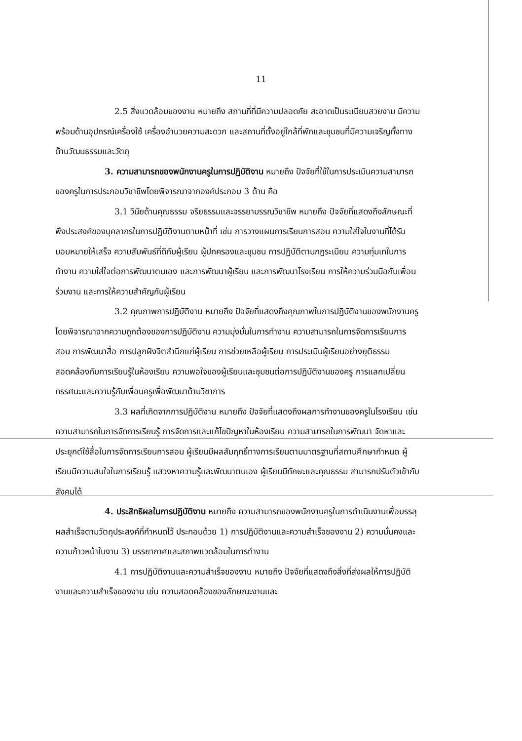11
2.5 สิ่งแวดล้อมของงาน หมายถึง สถานที่ที่มีความปลอดภัย สะอาดเป็นระเบียบสวยงาม มีความพร้อมด้านอุปกรณ์เครื่องใช้ เครื่องอำนวยความสะดวก และสถานที่ตั้งอยู่ใกล้ที่พักและชุมชนที่มีความเจริญทั้งทางด้านวัฒนธรรมและวัตถุ
3. ความสามารถของพนักงานครูในการปฏิบัติงาน หมายถึง ปัจจัยที่ใช้ในการประเมินความสามารถของครูในการประกอบวิชาชีพโดยพิจารณาจากองค์ประกอบ 3 ด้าน คือ
3.1 วินัยด้านคุณธรรม จริยธรรมและจรรยาบรรณวิชาชีพ หมายถึง ปัจจัยที่แสดงถึงลักษณะที่พึงประสงค์ของบุคลากรในการปฏิบัติงานตามหน้าที่ เช่น การวางแผนการเรียนการสอน ความใส่ใจในงานที่ได้รับมอบหมายให้เสร็จ ความสัมพันธ์ที่ดีกับผู้เรียน ผู้ปกครองและชุมชน การปฏิบัติตามกฎระเบียบ ความทุ่มเทในการทำงาน ความใส่ใจต่อการพัฒนาตนเอง และการพัฒนาผู้เรียน และการพัฒนาโรงเรียน การให้ความร่วมมือกับเพื่อนร่วมงาน และการให้ความสำคัญกับผู้เรียน
3.2 คุณภาพการปฏิบัติงาน หมายถึง ปัจจัยที่แสดงถึงคุณภาพในการปฏิบัติงานของพนักงานครู โดยพิจารณาจากความถูกต้องของการปฏิบัติงาน ความมุ่งมั่นในการทำงาน ความสามารถในการจัดการเรียนการสอน การพัฒนาสื่อ การปลูกฝังจิตสำนึกแก่ผู้เรียน การช่วยเหลือผู้เรียน การประเมินผู้เรียนอย่างยุติธรรม สอดคล้องกับการเรียนรู้ในห้องเรียน ความพอใจของผู้เรียนและชุมชนต่อการปฏิบัติงานของครู การแลกเปลี่ยนทรรศนะและความรู้กับเพื่อนครูเพื่อพัฒนาด้านวิชาการ
3.3 ผลที่เกิดจากการปฏิบัติงาน หมายถึง ปัจจัยที่แสดงถึงผลการทำงานของครูในโรงเรียน เช่น ความสามารถในการจัดการเรียนรู้ การจัดการและแก้ไขปัญหาในห้องเรียน ความสามารถในการพัฒนา จัดหาและประยุกต์ใช้สื่อในการจัดการเรียนการสอน ผู้เรียนมีผลสัมฤทธิ์ทางการเรียนตามมาตรฐานที่สถานศึกษากำหนด ผู้เรียนมีความสนใจในการเรียนรู้ แสวงหาความรู้และพัฒนาตนเอง ผู้เรียนมีทักษะและคุณธรรม สามารถปรับตัวเข้ากับสังคมได้
4. ประสิทธิผลในการปฏิบัติงาน หมายถึง ความสามารถของพนักงานครูในการดำเนินงานเพื่อบรรลุผลสำเร็จตามวัตถุประสงค์ที่กำหนดไว้ ประกอบด้วย 1) การปฏิบัติงานและความสำเร็จของงาน 2) ความมั่นคงและความก้าวหน้าในงาน 3) บรรยากาศและสภาพแวดล้อมในการทำงาน
4.1 การปฏิบัติงานและความสำเร็จของงาน หมายถึง ปัจจัยที่แสดงถึงสิ่งที่ส่งผลให้การปฏิบัติงานและความสำเร็จของงาน เช่น ความสอดคล้องของลักษณะงานและ